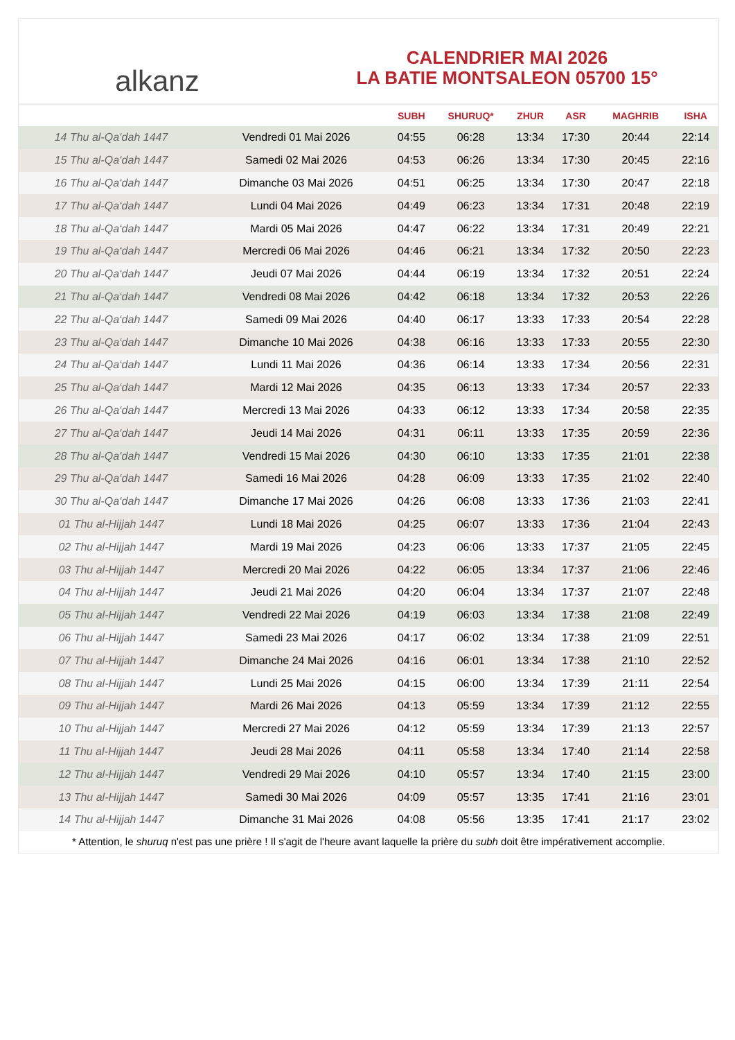alkanz
CALENDRIER MAI 2026
LA BATIE MONTSALEON 05700 15°
| | | SUBH | SHURUQ* | ZHUR | ASR | MAGHRIB | ISHA |
| --- | --- | --- | --- | --- | --- | --- | --- |
| 14 Thu al-Qa‘dah 1447 | Vendredi 01 Mai 2026 | 04:55 | 06:28 | 13:34 | 17:30 | 20:44 | 22:14 |
| 15 Thu al-Qa‘dah 1447 | Samedi 02 Mai 2026 | 04:53 | 06:26 | 13:34 | 17:30 | 20:45 | 22:16 |
| 16 Thu al-Qa‘dah 1447 | Dimanche 03 Mai 2026 | 04:51 | 06:25 | 13:34 | 17:30 | 20:47 | 22:18 |
| 17 Thu al-Qa‘dah 1447 | Lundi 04 Mai 2026 | 04:49 | 06:23 | 13:34 | 17:31 | 20:48 | 22:19 |
| 18 Thu al-Qa‘dah 1447 | Mardi 05 Mai 2026 | 04:47 | 06:22 | 13:34 | 17:31 | 20:49 | 22:21 |
| 19 Thu al-Qa‘dah 1447 | Mercredi 06 Mai 2026 | 04:46 | 06:21 | 13:34 | 17:32 | 20:50 | 22:23 |
| 20 Thu al-Qa‘dah 1447 | Jeudi 07 Mai 2026 | 04:44 | 06:19 | 13:34 | 17:32 | 20:51 | 22:24 |
| 21 Thu al-Qa‘dah 1447 | Vendredi 08 Mai 2026 | 04:42 | 06:18 | 13:34 | 17:32 | 20:53 | 22:26 |
| 22 Thu al-Qa‘dah 1447 | Samedi 09 Mai 2026 | 04:40 | 06:17 | 13:33 | 17:33 | 20:54 | 22:28 |
| 23 Thu al-Qa‘dah 1447 | Dimanche 10 Mai 2026 | 04:38 | 06:16 | 13:33 | 17:33 | 20:55 | 22:30 |
| 24 Thu al-Qa‘dah 1447 | Lundi 11 Mai 2026 | 04:36 | 06:14 | 13:33 | 17:34 | 20:56 | 22:31 |
| 25 Thu al-Qa‘dah 1447 | Mardi 12 Mai 2026 | 04:35 | 06:13 | 13:33 | 17:34 | 20:57 | 22:33 |
| 26 Thu al-Qa‘dah 1447 | Mercredi 13 Mai 2026 | 04:33 | 06:12 | 13:33 | 17:34 | 20:58 | 22:35 |
| 27 Thu al-Qa‘dah 1447 | Jeudi 14 Mai 2026 | 04:31 | 06:11 | 13:33 | 17:35 | 20:59 | 22:36 |
| 28 Thu al-Qa‘dah 1447 | Vendredi 15 Mai 2026 | 04:30 | 06:10 | 13:33 | 17:35 | 21:01 | 22:38 |
| 29 Thu al-Qa‘dah 1447 | Samedi 16 Mai 2026 | 04:28 | 06:09 | 13:33 | 17:35 | 21:02 | 22:40 |
| 30 Thu al-Qa‘dah 1447 | Dimanche 17 Mai 2026 | 04:26 | 06:08 | 13:33 | 17:36 | 21:03 | 22:41 |
| 01 Thu al-Hijjah 1447 | Lundi 18 Mai 2026 | 04:25 | 06:07 | 13:33 | 17:36 | 21:04 | 22:43 |
| 02 Thu al-Hijjah 1447 | Mardi 19 Mai 2026 | 04:23 | 06:06 | 13:33 | 17:37 | 21:05 | 22:45 |
| 03 Thu al-Hijjah 1447 | Mercredi 20 Mai 2026 | 04:22 | 06:05 | 13:34 | 17:37 | 21:06 | 22:46 |
| 04 Thu al-Hijjah 1447 | Jeudi 21 Mai 2026 | 04:20 | 06:04 | 13:34 | 17:37 | 21:07 | 22:48 |
| 05 Thu al-Hijjah 1447 | Vendredi 22 Mai 2026 | 04:19 | 06:03 | 13:34 | 17:38 | 21:08 | 22:49 |
| 06 Thu al-Hijjah 1447 | Samedi 23 Mai 2026 | 04:17 | 06:02 | 13:34 | 17:38 | 21:09 | 22:51 |
| 07 Thu al-Hijjah 1447 | Dimanche 24 Mai 2026 | 04:16 | 06:01 | 13:34 | 17:38 | 21:10 | 22:52 |
| 08 Thu al-Hijjah 1447 | Lundi 25 Mai 2026 | 04:15 | 06:00 | 13:34 | 17:39 | 21:11 | 22:54 |
| 09 Thu al-Hijjah 1447 | Mardi 26 Mai 2026 | 04:13 | 05:59 | 13:34 | 17:39 | 21:12 | 22:55 |
| 10 Thu al-Hijjah 1447 | Mercredi 27 Mai 2026 | 04:12 | 05:59 | 13:34 | 17:39 | 21:13 | 22:57 |
| 11 Thu al-Hijjah 1447 | Jeudi 28 Mai 2026 | 04:11 | 05:58 | 13:34 | 17:40 | 21:14 | 22:58 |
| 12 Thu al-Hijjah 1447 | Vendredi 29 Mai 2026 | 04:10 | 05:57 | 13:34 | 17:40 | 21:15 | 23:00 |
| 13 Thu al-Hijjah 1447 | Samedi 30 Mai 2026 | 04:09 | 05:57 | 13:35 | 17:41 | 21:16 | 23:01 |
| 14 Thu al-Hijjah 1447 | Dimanche 31 Mai 2026 | 04:08 | 05:56 | 13:35 | 17:41 | 21:17 | 23:02 |
* Attention, le shuruq n'est pas une prière ! Il s'agit de l'heure avant laquelle la prière du subh doit être impérativement accomplie.